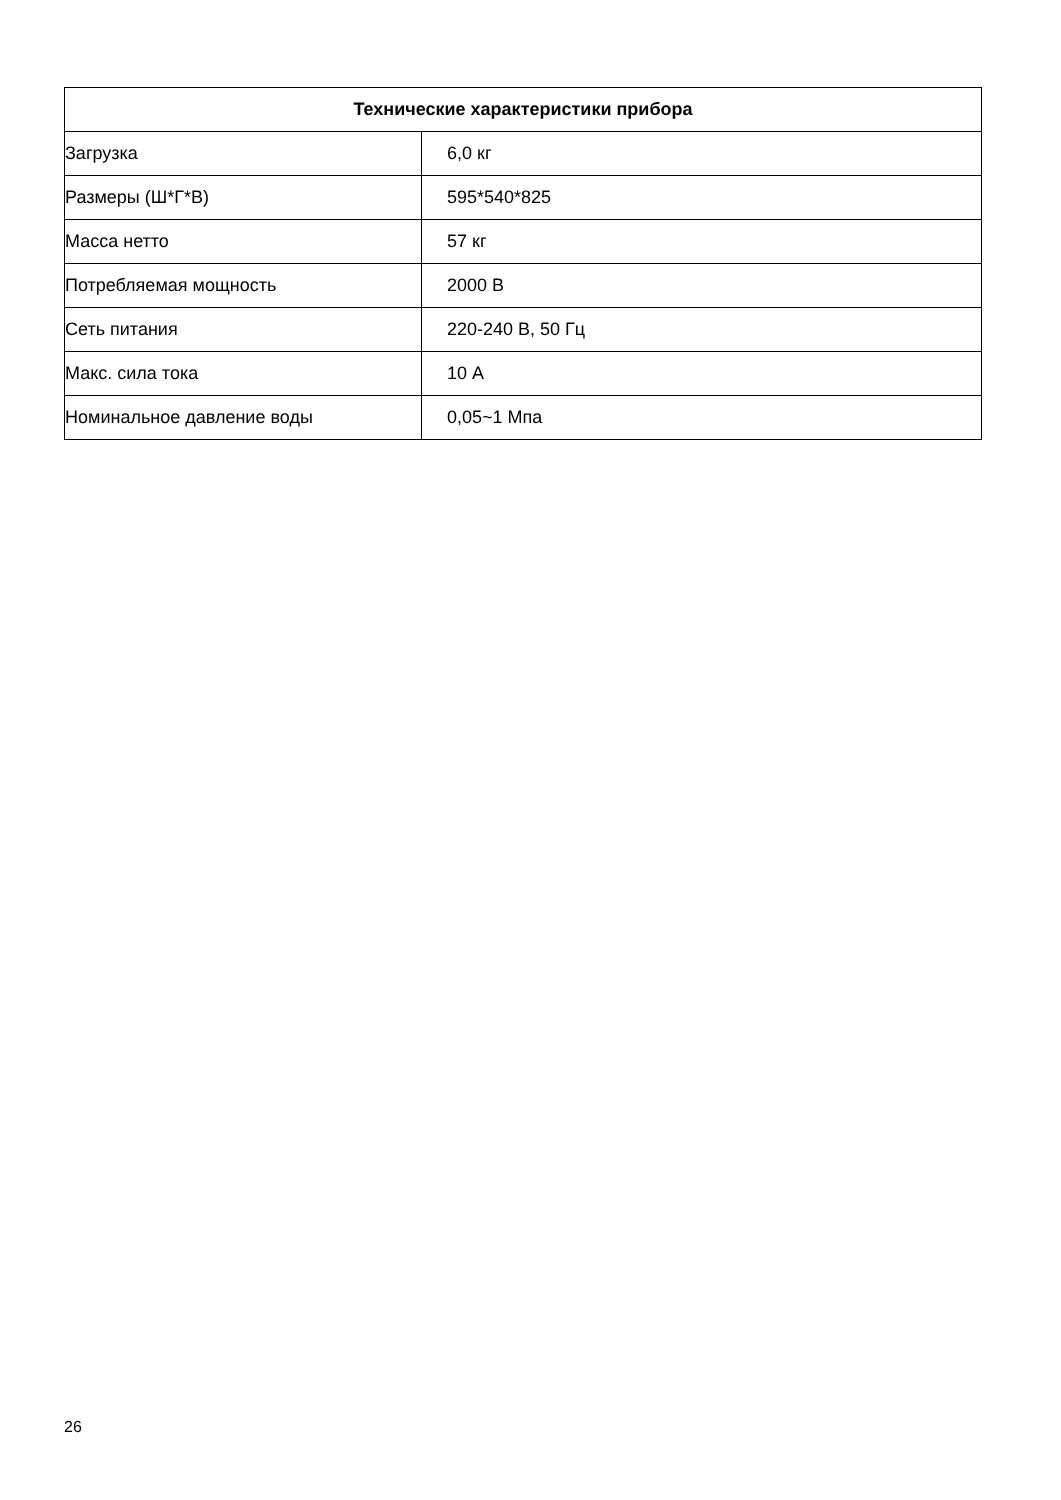| Технические характеристики прибора | |
| --- | --- |
| Загрузка | 6,0 кг |
| Размеры (Ш*Г*В) | 595*540*825 |
| Масса нетто | 57 кг |
| Потребляемая мощность | 2000 В |
| Сеть питания | 220-240 В, 50 Гц |
| Макс. сила тока | 10 А |
| Номинальное давление воды | 0,05~1 Мпа |
26